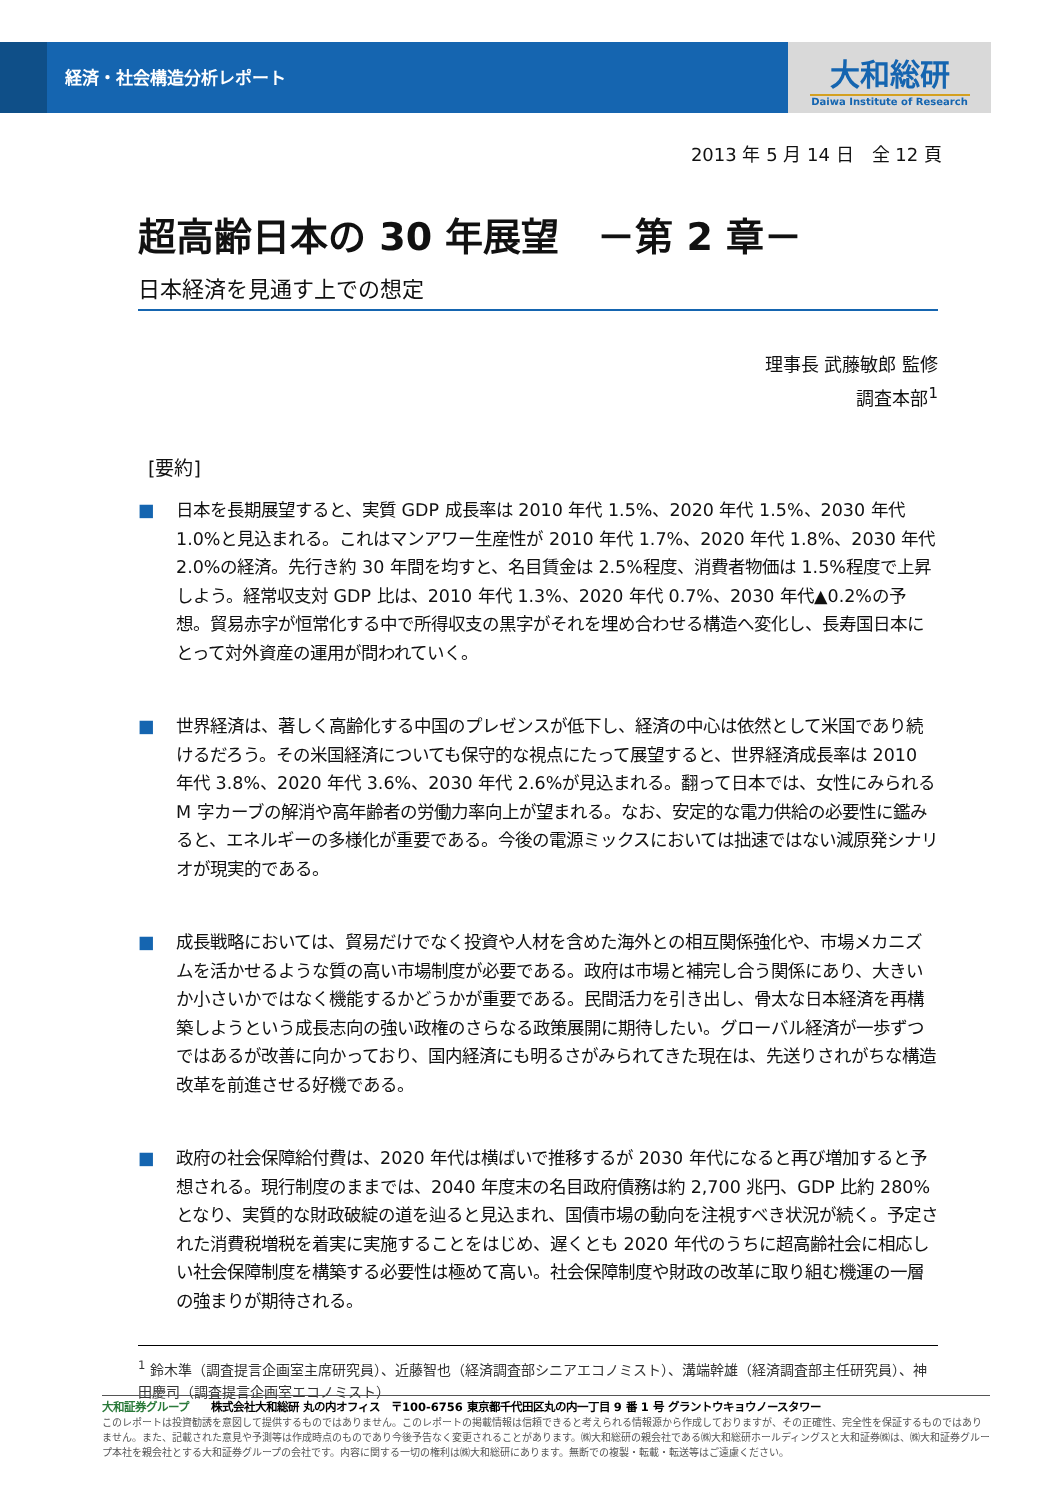経済・社会構造分析レポート
大和総研
Daiwa Institute of Research
2013 年 5 月 14 日　全 12 頁
超高齢日本の 30 年展望　－第 2 章－
日本経済を見通す上での想定
理事長 武藤敏郎 監修
調査本部<sup>1</sup>
[要約]
■ 日本を長期展望すると、実質 GDP 成長率は 2010 年代 1.5%、2020 年代 1.5%、2030 年代 1.0%と見込まれる。これはマンアワー生産性が 2010 年代 1.7%、2020 年代 1.8%、2030 年代 2.0%の経済。先行き約 30 年間を均すと、名目賃金は 2.5%程度、消費者物価は 1.5%程度で上昇しよう。経常収支対 GDP 比は、2010 年代 1.3%、2020 年代 0.7%、2030 年代▲0.2%の予想。貿易赤字が恒常化する中で所得収支の黒字がそれを埋め合わせる構造へ変化し、長寿国日本にとって対外資産の運用が問われていく。
■ 世界経済は、著しく高齢化する中国のプレゼンスが低下し、経済の中心は依然として米国であり続けるだろう。その米国経済についても保守的な視点にたって展望すると、世界経済成長率は 2010 年代 3.8%、2020 年代 3.6%、2030 年代 2.6%が見込まれる。翻って日本では、女性にみられる M 字カーブの解消や高年齢者の労働力率向上が望まれる。なお、安定的な電力供給の必要性に鑑みると、エネルギーの多様化が重要である。今後の電源ミックスにおいては拙速ではない減原発シナリオが現実的である。
■ 成長戦略においては、貿易だけでなく投資や人材を含めた海外との相互関係強化や、市場メカニズムを活かせるような質の高い市場制度が必要である。政府は市場と補完し合う関係にあり、大きいか小さいかではなく機能するかどうかが重要である。民間活力を引き出し、骨太な日本経済を再構築しようという成長志向の強い政権のさらなる政策展開に期待したい。グローバル経済が一歩ずつではあるが改善に向かっており、国内経済にも明るさがみられてきた現在は、先送りされがちな構造改革を前進させる好機である。
■ 政府の社会保障給付費は、2020 年代は横ばいで推移するが 2030 年代になると再び増加すると予想される。現行制度のままでは、2040 年度末の名目政府債務は約 2,700 兆円、GDP 比約 280%となり、実質的な財政破綻の道を辿ると見込まれ、国債市場の動向を注視すべき状況が続く。予定された消費税増税を着実に実施することをはじめ、遅くとも 2020 年代のうちに超高齢社会に相応しい社会保障制度を構築する必要性は極めて高い。社会保障制度や財政の改革に取り組む機運の一層の強まりが期待される。
<sup>1</sup> 鈴木準（調査提言企画室主席研究員）、近藤智也（経済調査部シニアエコノミスト）、溝端幹雄（経済調査部主任研究員）、神田慶司（調査提言企画室エコノミスト）
大和証券グループ　　株式会社大和総研 丸の内オフィス　〒100-6756 東京都千代田区丸の内一丁目 9 番 1 号 グラントウキョウノースタワー
このレポートは投資勧誘を意図して提供するものではありません。このレポートの掲載情報は信頼できると考えられる情報源から作成しておりますが、その正確性、完全性を保証するものではありません。また、記載された意見や予測等は作成時点のものであり今後予告なく変更されることがあります。㈱大和総研の親会社である㈱大和総研ホールディングスと大和証券㈱は、㈱大和証券グループ本社を親会社とする大和証券グループの会社です。内容に関する一切の権利は㈱大和総研にあります。無断での複製・転載・転送等はご遠慮ください。